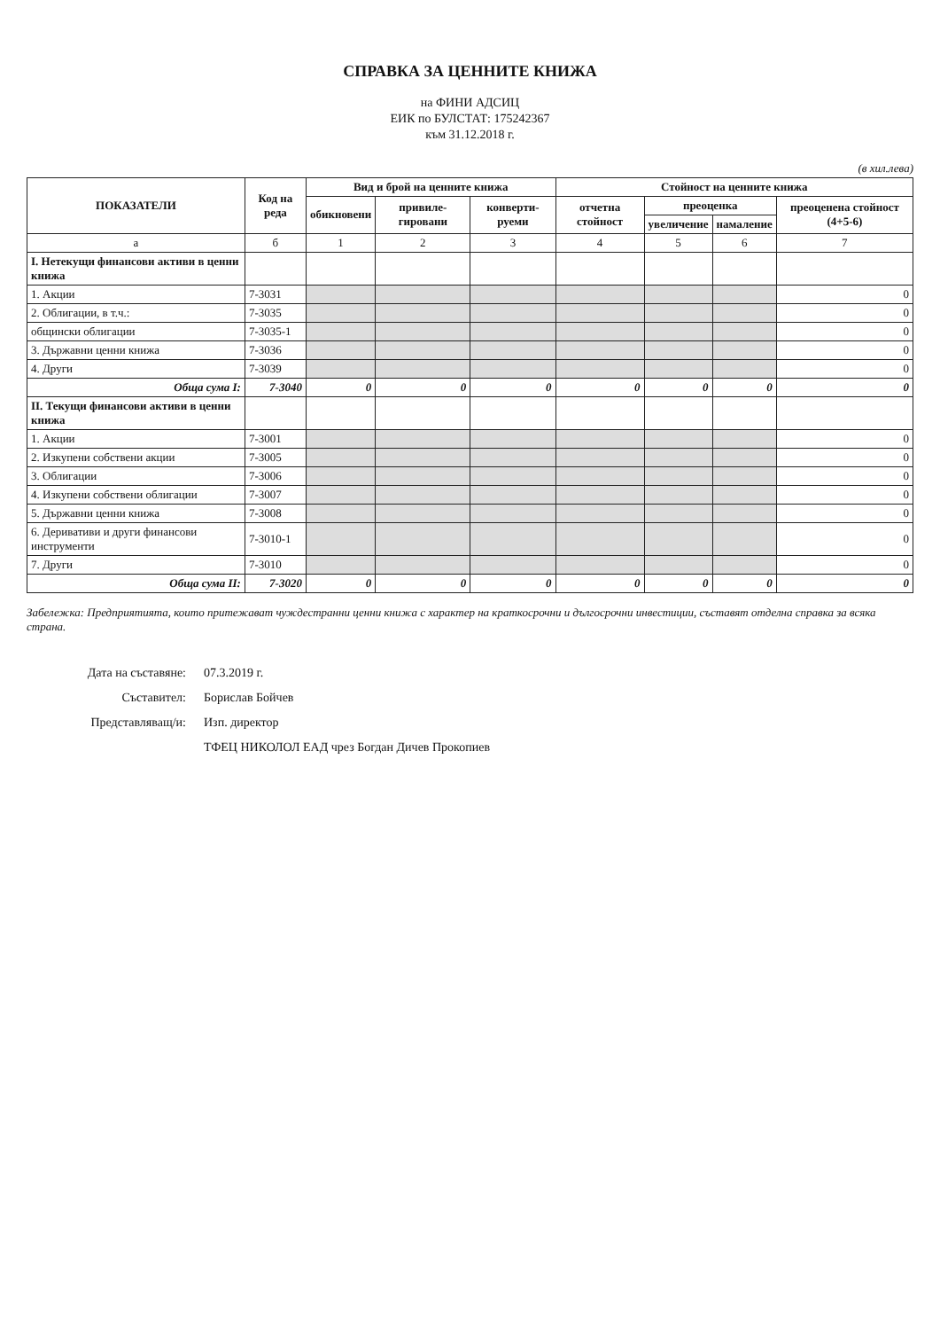СПРАВКА ЗА ЦЕННИТЕ КНИЖА
на ФИНИ АДСИЦ
ЕИК по БУЛСТАТ: 175242367
към 31.12.2018 г.
(в хил.лева)
| ПОКАЗАТЕЛИ | Код на реда | Вид и брой на ценните книжа | | | Стойност на ценните книжа | | | |
| --- | --- | --- | --- | --- | --- | --- | --- | --- |
| | | обикновени | привиле-гировани | конверти-руеми | отчетна стойност | преоценка | | преоценена стойност (4+5-6) |
| | | | | | | увеличение | намаление | |
| а | б | 1 | 2 | 3 | 4 | 5 | 6 | 7 |
| I. Нетекущи финансови активи в ценни книжа | | | | | | | | |
| 1. Акции | 7-3031 | | | | | | | 0 |
| 2. Облигации, в т.ч.: | 7-3035 | | | | | | | 0 |
| общински облигации | 7-3035-1 | | | | | | | 0 |
| 3. Държавни ценни книжа | 7-3036 | | | | | | | 0 |
| 4. Други | 7-3039 | | | | | | | 0 |
| Обща сума I: | 7-3040 | 0 | 0 | 0 | 0 | 0 | 0 | 0 |
| II. Текущи финансови активи в ценни книжа | | | | | | | | |
| 1. Акции | 7-3001 | | | | | | | 0 |
| 2. Изкупени собствени акции | 7-3005 | | | | | | | 0 |
| 3. Облигации | 7-3006 | | | | | | | 0 |
| 4. Изкупени собствени облигации | 7-3007 | | | | | | | 0 |
| 5. Държавни ценни книжа | 7-3008 | | | | | | | 0 |
| 6. Деривативи и други финансови инструменти | 7-3010-1 | | | | | | | 0 |
| 7. Други | 7-3010 | | | | | | | 0 |
| Обща сума II: | 7-3020 | 0 | 0 | 0 | 0 | 0 | 0 | 0 |
Забележка: Предприятията, които притежават чуждестранни ценни книжа с характер на краткосрочни и дългосрочни инвестиции, съставят отделна справка за всяка страна.
Дата на съставяне: 07.3.2019 г.
Съставител: Борислав Бойчев
Представляващ/и: Изп. директор
ТФЕЦ НИКОЛОЛ ЕАД чрез Богдан Дичев Прокопиев